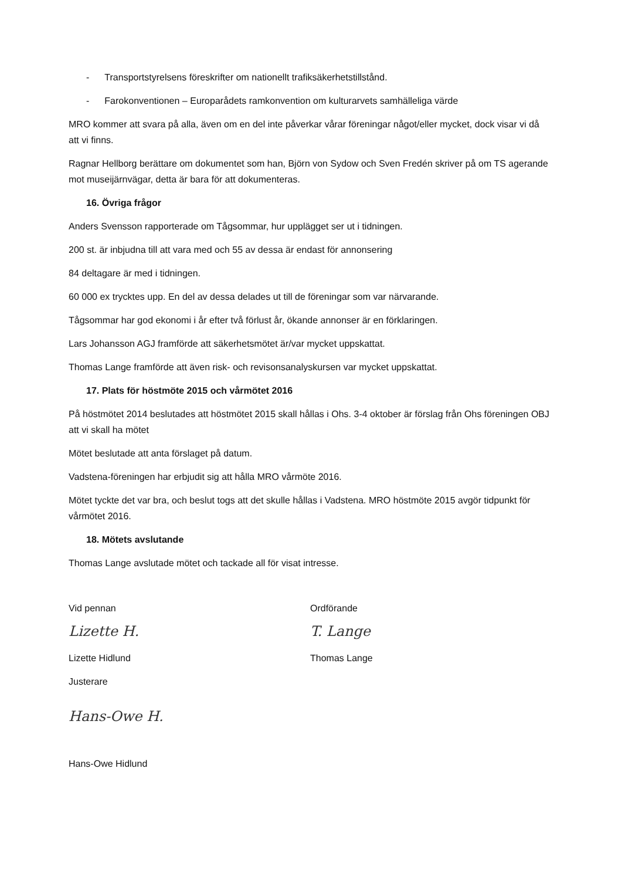- Transportstyrelsens föreskrifter om nationellt trafiksäkerhetstillstånd.
- Farokonventionen – Europarådets ramkonvention om kulturarvets samhälleliga värde
MRO kommer att svara på alla, även om en del inte påverkar vårar föreningar något/eller mycket, dock visar vi då att vi finns.
Ragnar Hellborg berättare om dokumentet som han, Björn von Sydow och Sven Fredén skriver på om TS agerande mot museijärnvägar, detta är bara för att dokumenteras.
16. Övriga frågor
Anders Svensson rapporterade om Tågsommar, hur upplägget ser ut i tidningen.
200 st. är inbjudna till att vara med och 55 av dessa är endast för annonsering
84 deltagare är med i tidningen.
60 000 ex trycktes upp. En del av dessa delades ut till de föreningar som var närvarande.
Tågsommar har god ekonomi i år efter två förlust år, ökande annonser är en förklaringen.
Lars Johansson AGJ framförde att säkerhetsmötet är/var mycket uppskattat.
Thomas Lange framförde att även risk- och revisonsanalyskursen var mycket uppskattat.
17. Plats för höstmöte 2015 och vårmötet 2016
På höstmötet 2014 beslutades att höstmötet 2015 skall hållas i Ohs. 3-4 oktober är förslag från Ohs föreningen OBJ att vi skall ha mötet
Mötet beslutade att anta förslaget på datum.
Vadstena-föreningen har erbjudit sig att hålla MRO vårmöte 2016.
Mötet tyckte det var bra, och beslut togs att det skulle hållas i Vadstena. MRO höstmöte 2015 avgör tidpunkt för vårmötet 2016.
18. Mötets avslutande
Thomas Lange avslutade mötet och tackade all för visat intresse.
Vid pennan
Lizette H.
Lizette Hidlund
Justerare
Hans-Owe H.
Hans-Owe Hidlund
Ordförande
T. Lange
Thomas Lange